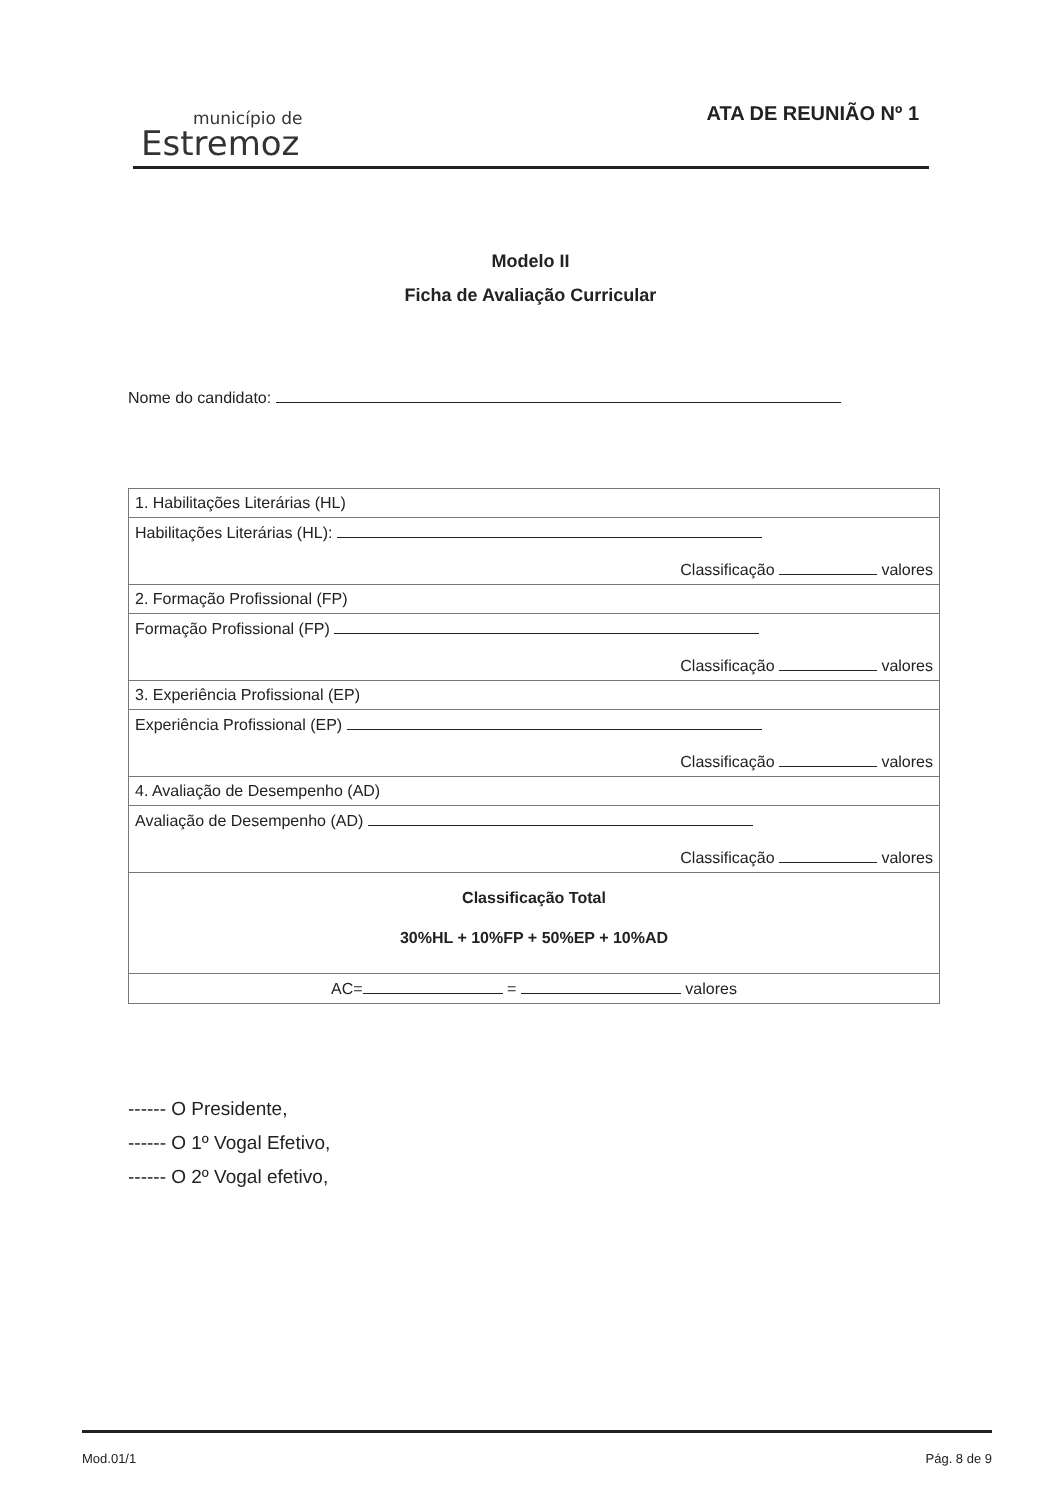município de
Estremoz
ATA DE REUNIÃO Nº 1
Modelo II
Ficha de Avaliação Curricular
Nome do candidato:
| 1. Habilitações Literárias (HL) |
| Habilitações Literárias (HL): Classificação valores |
| 2. Formação Profissional (FP) |
| Formação Profissional (FP) Classificação valores |
| 3. Experiência Profissional (EP) |
| Experiência Profissional (EP) Classificação valores |
| 4. Avaliação de Desempenho (AD) |
| Avaliação de Desempenho (AD) Classificação valores |
| Classificação Total 30%HL + 10%FP + 50%EP + 10%AD |
| AC= = valores |
------ O Presidente,
------ O 1º Vogal Efetivo,
------ O 2º Vogal efetivo,
Mod.01/1 Pág. 8 de 9